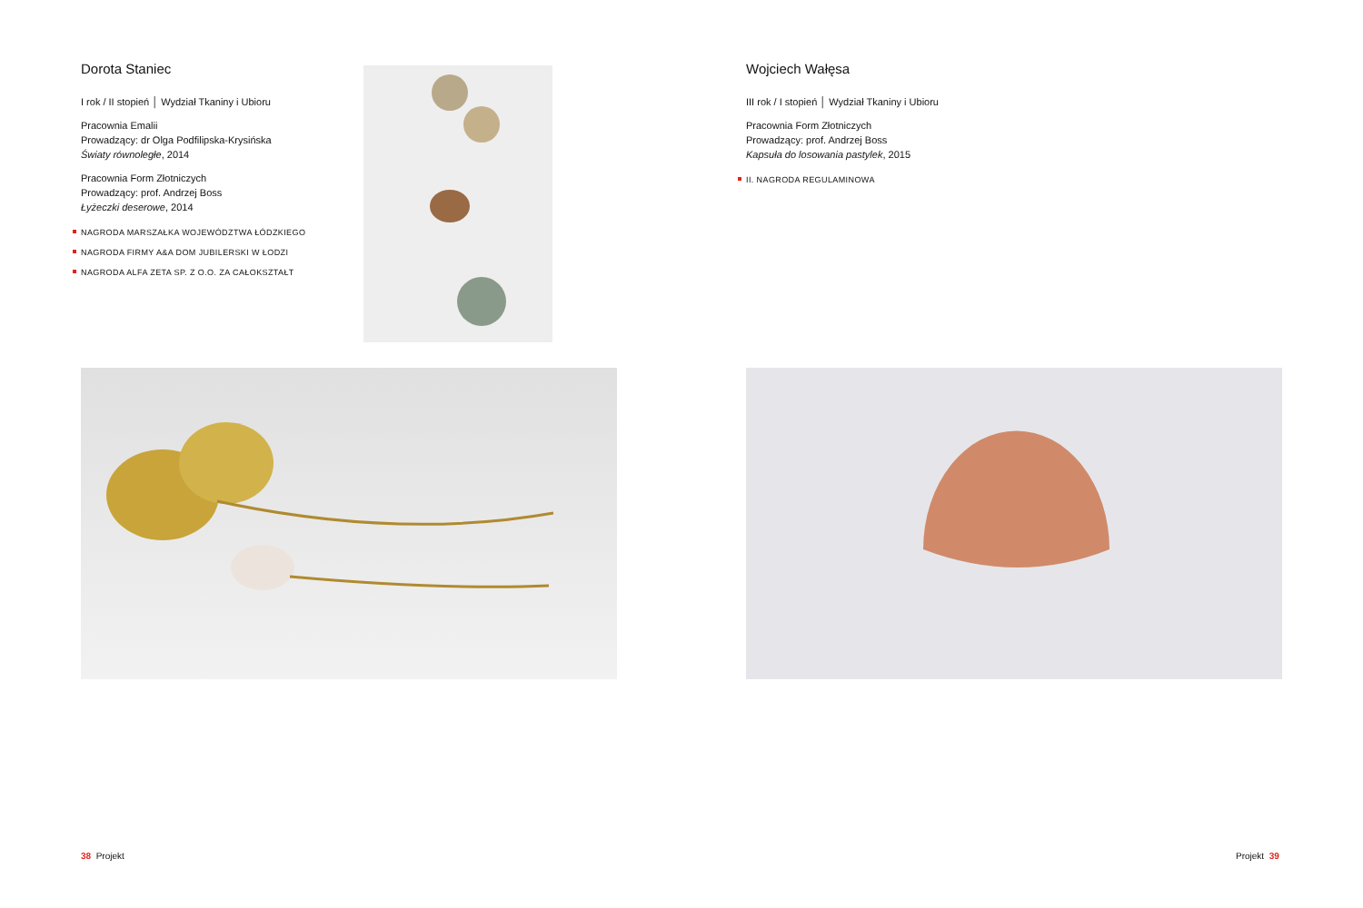Dorota Staniec
I rok / II stopień │ Wydział Tkaniny i Ubioru
Pracownia Emalii
Prowadzący: dr Olga Podfilipska-Krysińska
Światy równoległe, 2014
Pracownia Form Złotniczych
Prowadzący: prof. Andrzej Boss
Łyżeczki deserowe, 2014
NAGRODA MARSZAŁKA WOJEWÓDZTWA ŁÓDZKIEGO
NAGRODA FIRMY A&A DOM JUBILERSKI W ŁODZI
NAGRODA ALFA ZETA SP. Z O.O. ZA CAŁOKSZTAŁT
38 Projekt
Wojciech Wałęsa
III rok / I stopień │ Wydział Tkaniny i Ubioru
Pracownia Form Złotniczych
Prowadzący: prof. Andrzej Boss
Kapsuła do losowania pastylek, 2015
II. NAGRODA REGULAMINOWA
Projekt 39